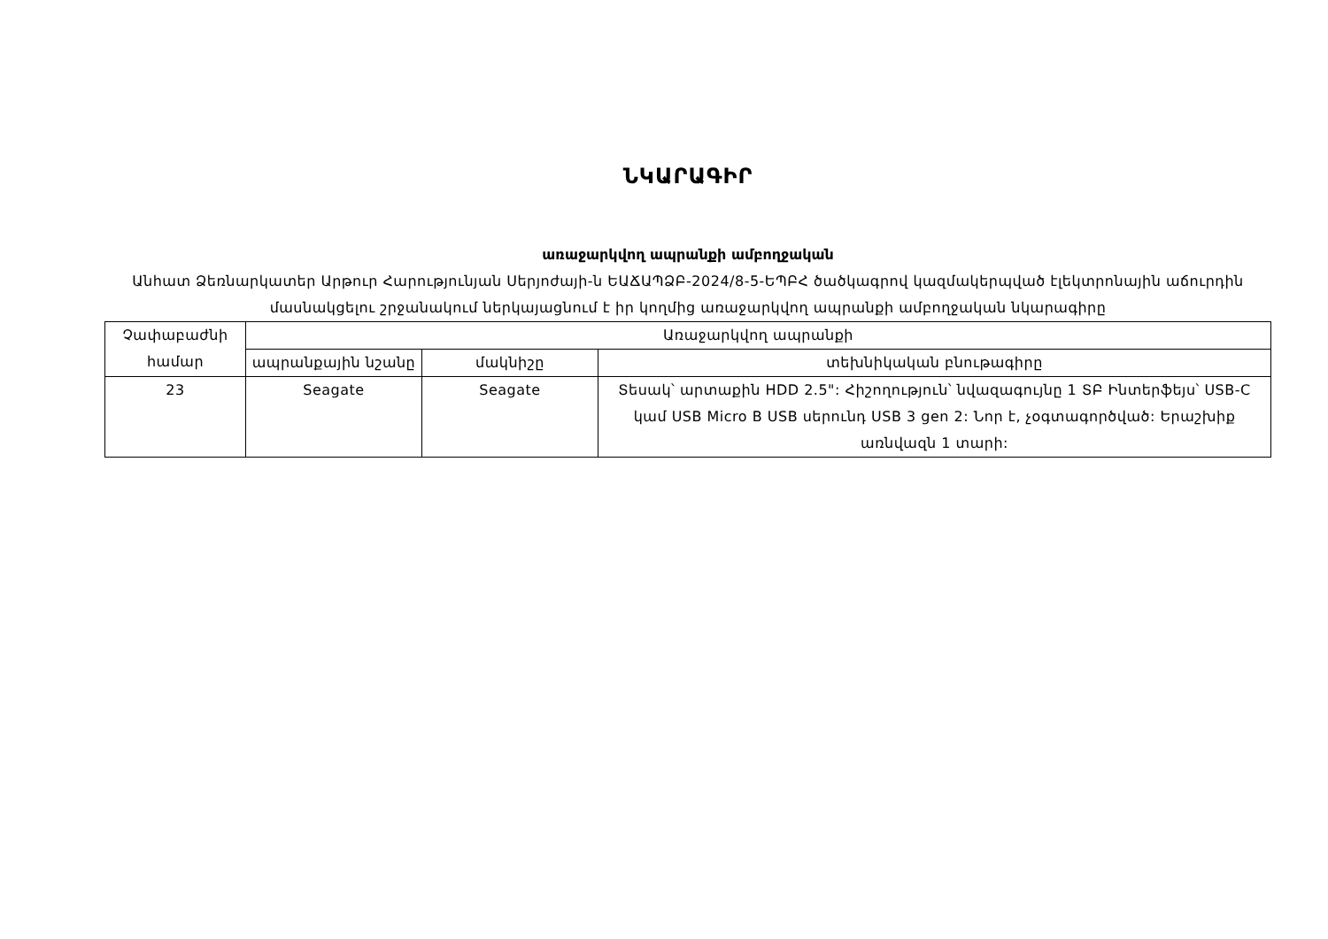ՆԿԱՐԱԳԻՐ
առաջարկվող ապրանքի ամբողջական
Անհատ Ձեռնարկատեր Արթուր Հարությունյան Սերյոժայի-ն ԵԱՃԱՊՁԲ-2024/8-5-ԵՊԲՀ ծածկագրով կազմակերպված էլեկտրոնային աճուրդին մասնակցելու շրջանակում ներկայացնում է իր կողմից առաջարկվող ապրանքի ամբողջական նկարագիրը
| Չափաբաժնի համար | Առաջարկվող ապրանքի | | |
| --- | --- | --- | --- |
| | ապրանքային նշանը | մակնիշը | տեխնիկական բնութագիրը |
| 23 | Seagate | Seagate | Տեսակ՝ արտաքին HDD 2.5": Հիշողություն՝ նվազագույնը 1 ՏԲ Ինտերֆեյս՝ USB-C կամ USB Micro B USB սերունդ USB 3 gen 2: Նոր է, չօգտագործված: Երաշխիք առնվազն 1 տարի: |